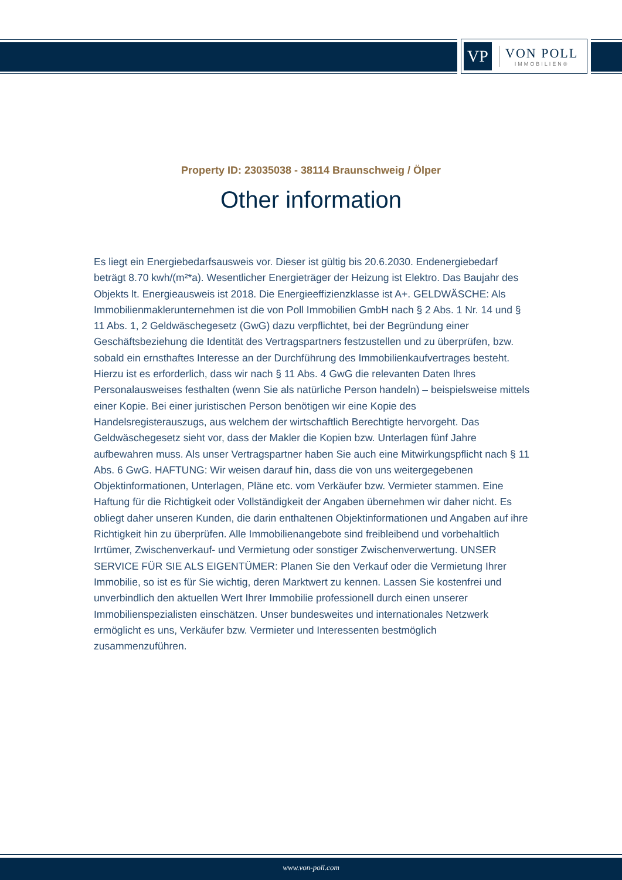VP
VON POLL
IMMOBILIEN®
Property ID: 23035038 - 38114 Braunschweig / Ölper
Other information
Es liegt ein Energiebedarfsausweis vor. Dieser ist gültig bis 20.6.2030. Endenergiebedarf beträgt 8.70 kwh/(m²*a). Wesentlicher Energieträger der Heizung ist Elektro. Das Baujahr des Objekts lt. Energieausweis ist 2018. Die Energieeffizienzklasse ist A+. GELDWÄSCHE: Als Immobilienmaklerunternehmen ist die von Poll Immobilien GmbH nach § 2 Abs. 1 Nr. 14 und § 11 Abs. 1, 2 Geldwäschegesetz (GwG) dazu verpflichtet, bei der Begründung einer Geschäftsbeziehung die Identität des Vertragspartners festzustellen und zu überprüfen, bzw. sobald ein ernsthaftes Interesse an der Durchführung des Immobilienkaufvertrages besteht. Hierzu ist es erforderlich, dass wir nach § 11 Abs. 4 GwG die relevanten Daten Ihres Personalausweises festhalten (wenn Sie als natürliche Person handeln) – beispielsweise mittels einer Kopie. Bei einer juristischen Person benötigen wir eine Kopie des Handelsregisterauszugs, aus welchem der wirtschaftlich Berechtigte hervorgeht. Das Geldwäschegesetz sieht vor, dass der Makler die Kopien bzw. Unterlagen fünf Jahre aufbewahren muss. Als unser Vertragspartner haben Sie auch eine Mitwirkungspflicht nach § 11 Abs. 6 GwG. HAFTUNG: Wir weisen darauf hin, dass die von uns weitergegebenen Objektinformationen, Unterlagen, Pläne etc. vom Verkäufer bzw. Vermieter stammen. Eine Haftung für die Richtigkeit oder Vollständigkeit der Angaben übernehmen wir daher nicht. Es obliegt daher unseren Kunden, die darin enthaltenen Objektinformationen und Angaben auf ihre Richtigkeit hin zu überprüfen. Alle Immobilienangebote sind freibleibend und vorbehaltlich Irrtümer, Zwischenverkauf- und Vermietung oder sonstiger Zwischenverwertung. UNSER SERVICE FÜR SIE ALS EIGENTÜMER: Planen Sie den Verkauf oder die Vermietung Ihrer Immobilie, so ist es für Sie wichtig, deren Marktwert zu kennen. Lassen Sie kostenfrei und unverbindlich den aktuellen Wert Ihrer Immobilie professionell durch einen unserer Immobilienspezialisten einschätzen. Unser bundesweites und internationales Netzwerk ermöglicht es uns, Verkäufer bzw. Vermieter und Interessenten bestmöglich zusammenzuführen.
www.von-poll.com